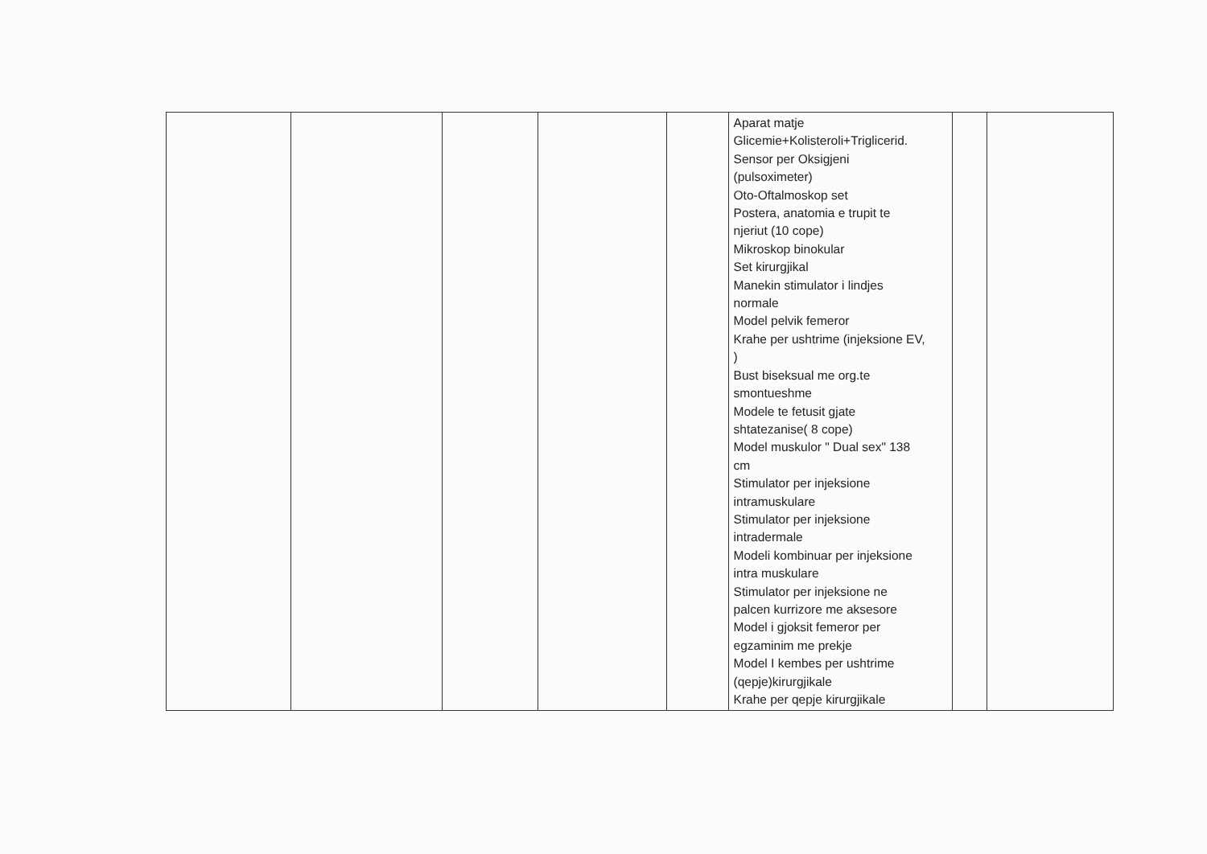| | | | | | Aparat matje Glicemie+Kolisteroli+Triglicerid. Sensor per Oksigjeni (pulsoximeter) Oto-Oftalmoskop set Postera, anatomia e trupit te njeriut (10 cope) Mikroskop binokular Set kirurgjikal Manekin stimulator i lindjes normale Model pelvik femeror Krahe per ushtrime (injeksione EV, ) Bust biseksual me org.te smontueshme Modele te fetusit gjate shtatezanise( 8 cope) Model muskulor " Dual sex" 138 cm Stimulator per injeksione intramuskulare Stimulator per injeksione intradermale Modeli kombinuar per injeksione intra muskulare Stimulator per injeksione ne palcen kurrizore me aksesore Model i gjoksit femeror per egzaminim me prekje Model I kembes per ushtrime (qepje)kirurgjikale Krahe per qepje kirurgjikale | | |